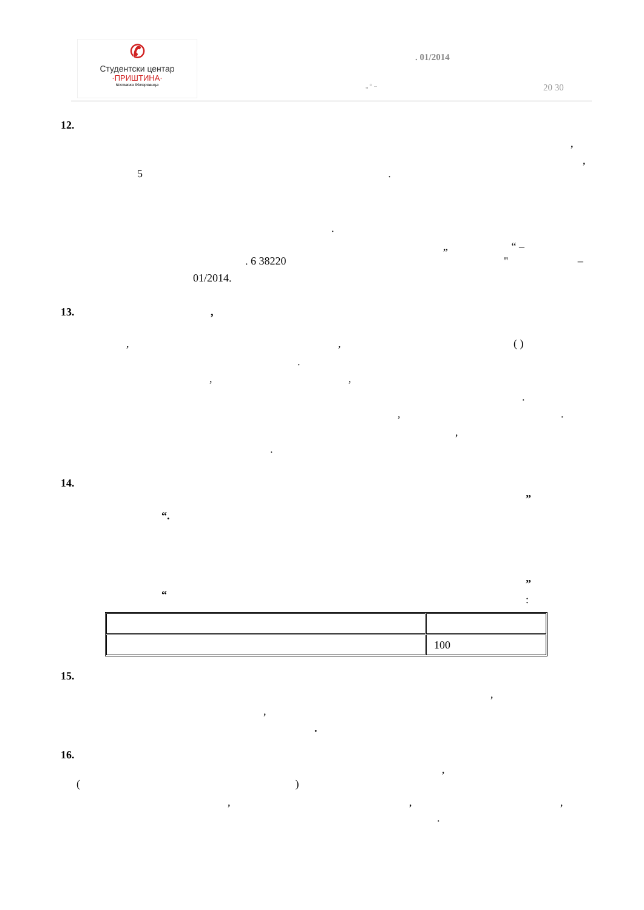✆
Студентски центар
·ПРИШТИНА·
Косовска Митровица
. 01/2014
„ “ – 20 30
12.
,
,
5 .
.
„ “ –
. 6 38220 " –
01/2014.
13. ,
, , ( )
.
, ,
.
, .
,
.
14.
”
“.
”
“ :
| | 100 |
15.
,
,
.
16.
,
( )
, , ,
.